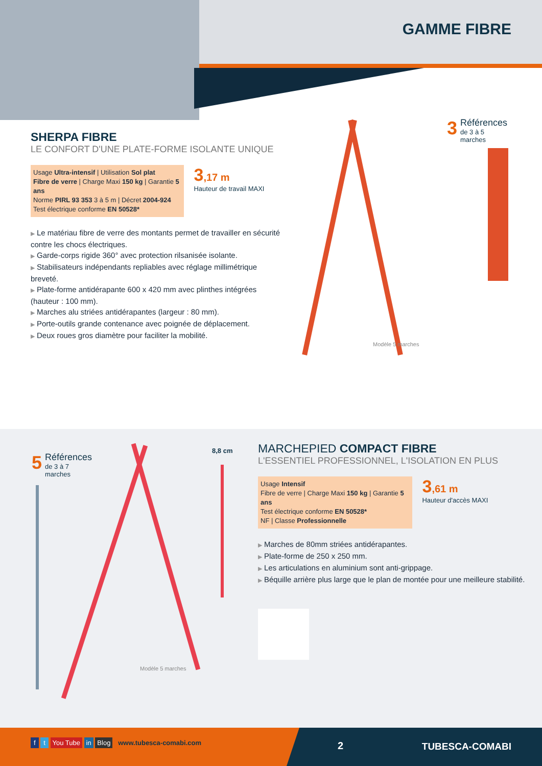GAMME FIBRE
SHERPA FIBRE
LE CONFORT D'UNE PLATE-FORME ISOLANTE UNIQUE
Usage Ultra-intensif | Utilisation Sol plat
Fibre de verre | Charge Maxi 150 kg | Garantie 5 ans
Norme PIRL 93 353 3 à 5 m | Décret 2004-924
Test électrique conforme EN 50528*
3,17 m
Hauteur de travail MAXI
▶ Le matériau fibre de verre des montants permet de travailler en sécurité contre les chocs électriques.
▶ Garde-corps rigide 360° avec protection rilsanisée isolante.
▶ Stabilisateurs indépendants repliables avec réglage millimétrique breveté.
▶ Plate-forme antidérapante 600 x 420 mm avec plinthes intégrées (hauteur : 100 mm).
▶ Marches alu striées antidérapantes (largeur : 80 mm).
▶ Porte-outils grande contenance avec poignée de déplacement.
▶ Deux roues gros diamètre pour faciliter la mobilité.
3 Références
de 3 à 5 marches
Modèle 5 marches
5 Références
de 3 à 7 marches
8,8 cm
Modèle 5 marches
MARCHEPIED COMPACT FIBRE
L'ESSENTIEL PROFESSIONNEL, L'ISOLATION EN PLUS
Usage Intensif
Fibre de verre | Charge Maxi 150 kg | Garantie 5 ans
Test électrique conforme EN 50528*
NF | Classe Professionnelle
3,61 m
Hauteur d'accès MAXI
▶ Marches de 80mm striées antidérapantes.
▶ Plate-forme de 250 x 250 mm.
▶ Les articulations en aluminium sont anti-grippage.
▶ Béquille arrière plus large que le plan de montée pour une meilleure stabilité.
f t You Tube in Blog www.tubesca-comabi.com
2 TUBESCA-COMABI